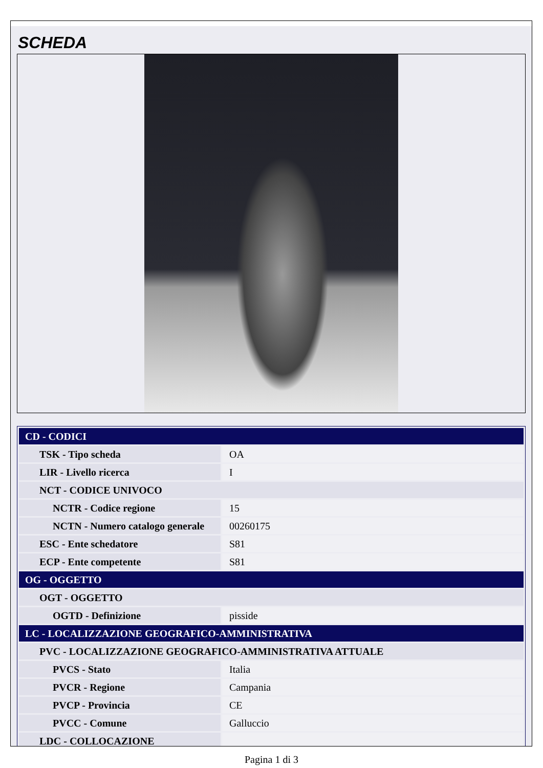SCHEDA
| CD - CODICI | |
| TSK - Tipo scheda | OA |
| LIR - Livello ricerca | I |
| NCT - CODICE UNIVOCO | |
| NCTR - Codice regione | 15 |
| NCTN - Numero catalogo generale | 00260175 |
| ESC - Ente schedatore | S81 |
| ECP - Ente competente | S81 |
| OG - OGGETTO | |
| OGT - OGGETTO | |
| OGTD - Definizione | pisside |
| LC - LOCALIZZAZIONE GEOGRAFICO-AMMINISTRATIVA | |
| PVC - LOCALIZZAZIONE GEOGRAFICO-AMMINISTRATIVA ATTUALE | |
| PVCS - Stato | Italia |
| PVCR - Regione | Campania |
| PVCP - Provincia | CE |
| PVCC - Comune | Galluccio |
| LDC - COLLOCAZIONE | |
Pagina 1 di 3